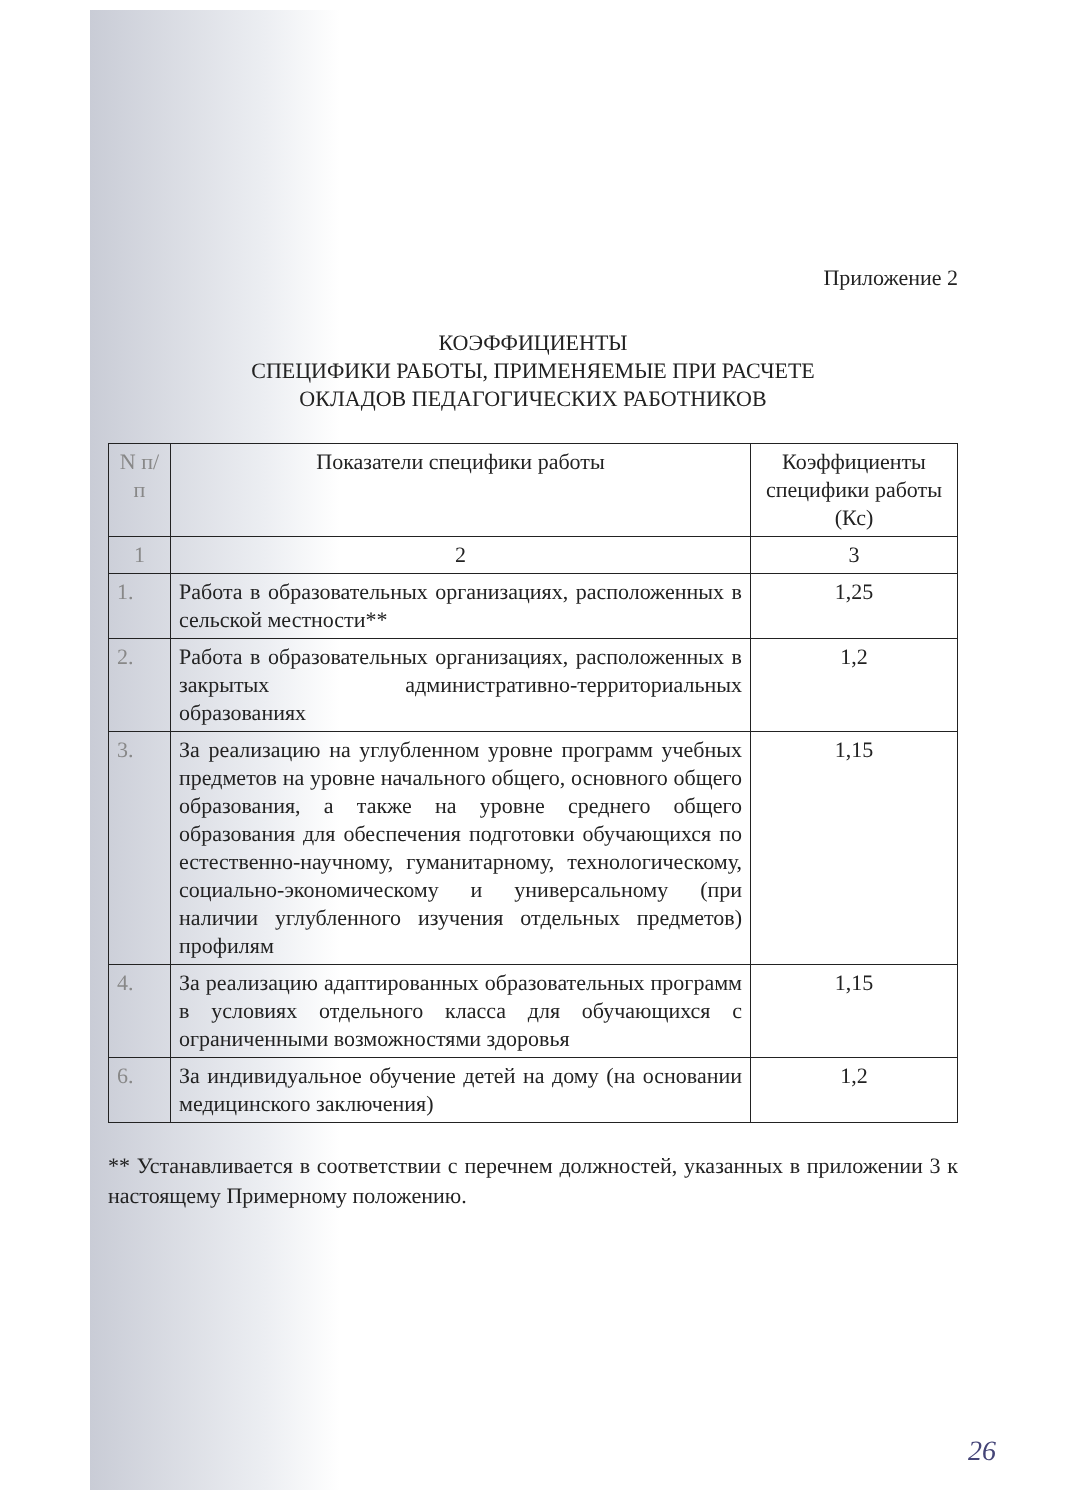Приложение 2
КОЭФФИЦИЕНТЫ
СПЕЦИФИКИ РАБОТЫ, ПРИМЕНЯЕМЫЕ ПРИ РАСЧЕТЕ
ОКЛАДОВ ПЕДАГОГИЧЕСКИХ РАБОТНИКОВ
| N п/п | Показатели специфики работы | Коэффициенты специфики работы (Кс) |
| --- | --- | --- |
| 1 | 2 | 3 |
| 1. | Работа в образовательных организациях, расположенных в сельской местности** | 1,25 |
| 2. | Работа в образовательных организациях, расположенных в закрытых административно-территориальных образованиях | 1,2 |
| 3. | За реализацию на углубленном уровне программ учебных предметов на уровне начального общего, основного общего образования, а также на уровне среднего общего образования для обеспечения подготовки обучающихся по естественно-научному, гуманитарному, технологическому, социально-экономическому и универсальному (при наличии углубленного изучения отдельных предметов) профилям | 1,15 |
| 4. | За реализацию адаптированных образовательных программ в условиях отдельного класса для обучающихся с ограниченными возможностями здоровья | 1,15 |
| 6. | За индивидуальное обучение детей на дому (на основании медицинского заключения) | 1,2 |
** Устанавливается в соответствии с перечнем должностей, указанных в приложении 3 к настоящему Примерному положению.
26